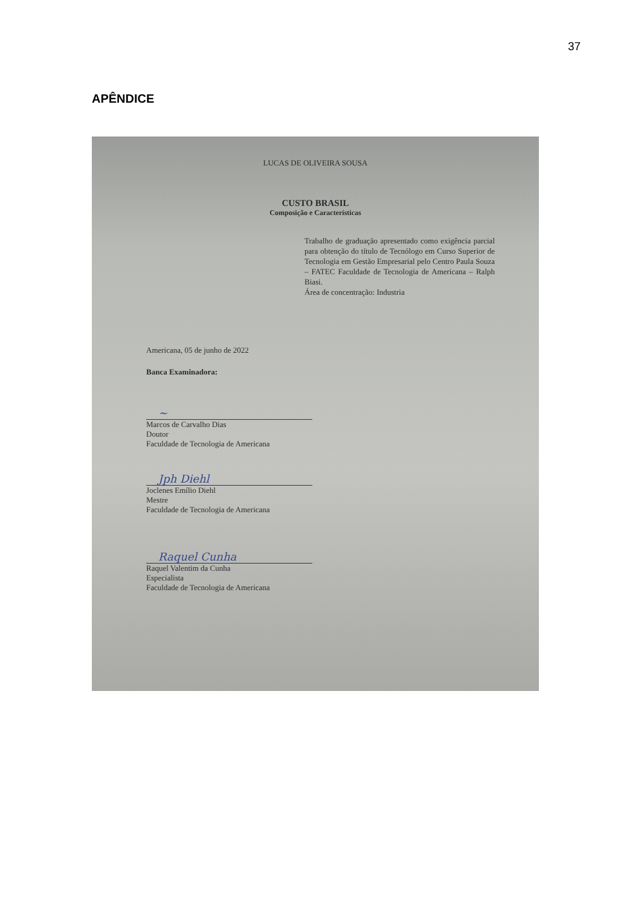37
APÊNDICE
LUCAS DE OLIVEIRA SOUSA
CUSTO BRASIL
Composição e Características
Trabalho de graduação apresentado como exigência parcial para obtenção do título de Tecnólogo em Curso Superior de Tecnologia em Gestão Empresarial pelo Centro Paula Souza – FATEC Faculdade de Tecnologia de Americana – Ralph Biasi.
Área de concentração: Industria
Americana, 05 de junho de 2022
Banca Examinadora:
~
Marcos de Carvalho Dias
Doutor
Faculdade de Tecnologia de Americana
Jph Diehl
Joclenes Emílio Diehl
Mestre
Faculdade de Tecnologia de Americana
Raquel Cunha
Raquel Valentim da Cunha
Especialista
Faculdade de Tecnologia de Americana